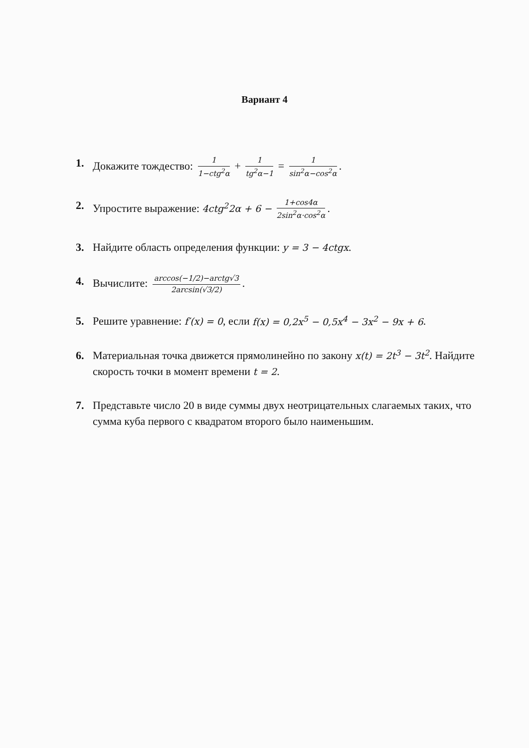Вариант 4
1. Докажите тождество: 1 1−ctg<sup>2</sup>α + 1 tg<sup>2</sup>α−1 = 1 sin<sup>2</sup>α−cos<sup>2</sup>α.
2. Упростите выражение: 4ctg<sup>2</sup>2α + 6 − 1+cos4α 2sin<sup>2</sup>α·cos<sup>2</sup>α.
3. Найдите область определения функции: y = 3 − 4ctgx.
4. Вычислите: arccos(−1/2)−arctg√3 2arcsin(√3/2).
5. Решите уравнение: f′(x) = 0, если f(x) = 0,2x<sup>5</sup> − 0,5x<sup>4</sup> − 3x<sup>2</sup> − 9x + 6.
6. Материальная точка движется прямолинейно по закону x(t) = 2t<sup>3</sup> − 3t<sup>2</sup>. Найдите скорость точки в момент времени t = 2.
7. Представьте число 20 в виде суммы двух неотрицательных слагаемых таких, что сумма куба первого с квадратом второго было наименьшим.